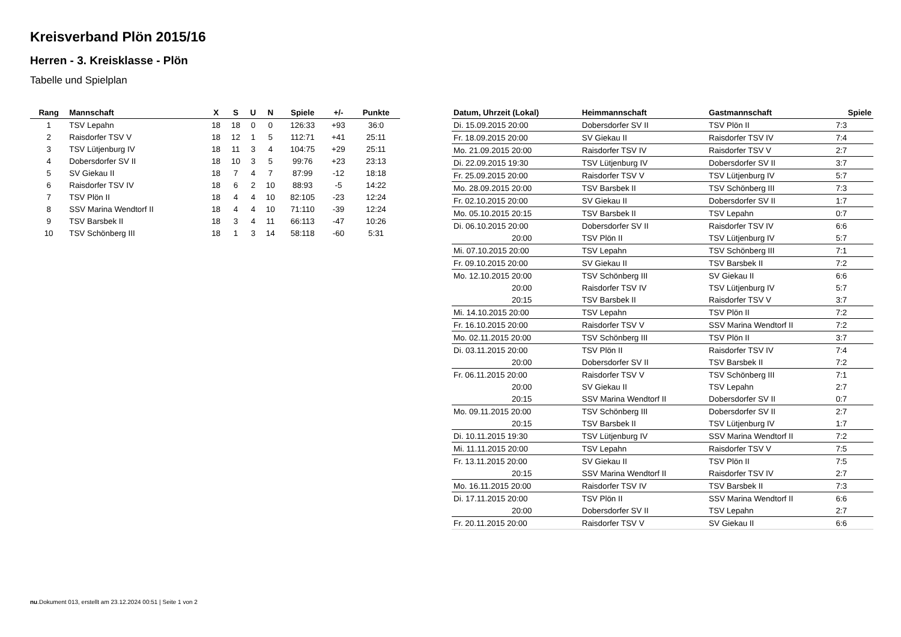Kreisverband Plön 2015/16
Herren - 3. Kreisklasse - Plön
Tabelle und Spielplan
| Rang | Mannschaft | X | S | U | N | Spiele | +/- | Punkte |
| --- | --- | --- | --- | --- | --- | --- | --- | --- |
| 1 | TSV Lepahn | 18 | 18 | 0 | 0 | 126:33 | +93 | 36:0 |
| 2 | Raisdorfer TSV V | 18 | 12 | 1 | 5 | 112:71 | +41 | 25:11 |
| 3 | TSV Lütjenburg IV | 18 | 11 | 3 | 4 | 104:75 | +29 | 25:11 |
| 4 | Dobersdorfer SV II | 18 | 10 | 3 | 5 | 99:76 | +23 | 23:13 |
| 5 | SV Giekau II | 18 | 7 | 4 | 7 | 87:99 | -12 | 18:18 |
| 6 | Raisdorfer TSV IV | 18 | 6 | 2 | 10 | 88:93 | -5 | 14:22 |
| 7 | TSV Plön II | 18 | 4 | 4 | 10 | 82:105 | -23 | 12:24 |
| 8 | SSV Marina Wendtorf II | 18 | 4 | 4 | 10 | 71:110 | -39 | 12:24 |
| 9 | TSV Barsbek II | 18 | 3 | 4 | 11 | 66:113 | -47 | 10:26 |
| 10 | TSV Schönberg III | 18 | 1 | 3 | 14 | 58:118 | -60 | 5:31 |
| Datum, Uhrzeit (Lokal) | Heimmannschaft | Gastmannschaft | Spiele |
| --- | --- | --- | --- |
| Di. 15.09.2015 20:00 | Dobersdorfer SV II | TSV Plön II | 7:3 |
| Fr. 18.09.2015 20:00 | SV Giekau II | Raisdorfer TSV IV | 7:4 |
| Mo. 21.09.2015 20:00 | Raisdorfer TSV IV | Raisdorfer TSV V | 2:7 |
| Di. 22.09.2015 19:30 | TSV Lütjenburg IV | Dobersdorfer SV II | 3:7 |
| Fr. 25.09.2015 20:00 | Raisdorfer TSV V | TSV Lütjenburg IV | 5:7 |
| Mo. 28.09.2015 20:00 | TSV Barsbek II | TSV Schönberg III | 7:3 |
| Fr. 02.10.2015 20:00 | SV Giekau II | Dobersdorfer SV II | 1:7 |
| Mo. 05.10.2015 20:15 | TSV Barsbek II | TSV Lepahn | 0:7 |
| Di. 06.10.2015 20:00 | Dobersdorfer SV II | Raisdorfer TSV IV | 6:6 |
| 20:00 | TSV Plön II | TSV Lütjenburg IV | 5:7 |
| Mi. 07.10.2015 20:00 | TSV Lepahn | TSV Schönberg III | 7:1 |
| Fr. 09.10.2015 20:00 | SV Giekau II | TSV Barsbek II | 7:2 |
| Mo. 12.10.2015 20:00 | TSV Schönberg III | SV Giekau II | 6:6 |
| 20:00 | Raisdorfer TSV IV | TSV Lütjenburg IV | 5:7 |
| 20:15 | TSV Barsbek II | Raisdorfer TSV V | 3:7 |
| Mi. 14.10.2015 20:00 | TSV Lepahn | TSV Plön II | 7:2 |
| Fr. 16.10.2015 20:00 | Raisdorfer TSV V | SSV Marina Wendtorf II | 7:2 |
| Mo. 02.11.2015 20:00 | TSV Schönberg III | TSV Plön II | 3:7 |
| Di. 03.11.2015 20:00 | TSV Plön II | Raisdorfer TSV IV | 7:4 |
| 20:00 | Dobersdorfer SV II | TSV Barsbek II | 7:2 |
| Fr. 06.11.2015 20:00 | Raisdorfer TSV V | TSV Schönberg III | 7:1 |
| 20:00 | SV Giekau II | TSV Lepahn | 2:7 |
| 20:15 | SSV Marina Wendtorf II | Dobersdorfer SV II | 0:7 |
| Mo. 09.11.2015 20:00 | TSV Schönberg III | Dobersdorfer SV II | 2:7 |
| 20:15 | TSV Barsbek II | TSV Lütjenburg IV | 1:7 |
| Di. 10.11.2015 19:30 | TSV Lütjenburg IV | SSV Marina Wendtorf II | 7:2 |
| Mi. 11.11.2015 20:00 | TSV Lepahn | Raisdorfer TSV V | 7:5 |
| Fr. 13.11.2015 20:00 | SV Giekau II | TSV Plön II | 7:5 |
| 20:15 | SSV Marina Wendtorf II | Raisdorfer TSV IV | 2:7 |
| Mo. 16.11.2015 20:00 | Raisdorfer TSV IV | TSV Barsbek II | 7:3 |
| Di. 17.11.2015 20:00 | TSV Plön II | SSV Marina Wendtorf II | 6:6 |
| 20:00 | Dobersdorfer SV II | TSV Lepahn | 2:7 |
| Fr. 20.11.2015 20:00 | Raisdorfer TSV V | SV Giekau II | 6:6 |
nu.Dokument 013, erstellt am 23.12.2024 00:51 | Seite 1 von 2